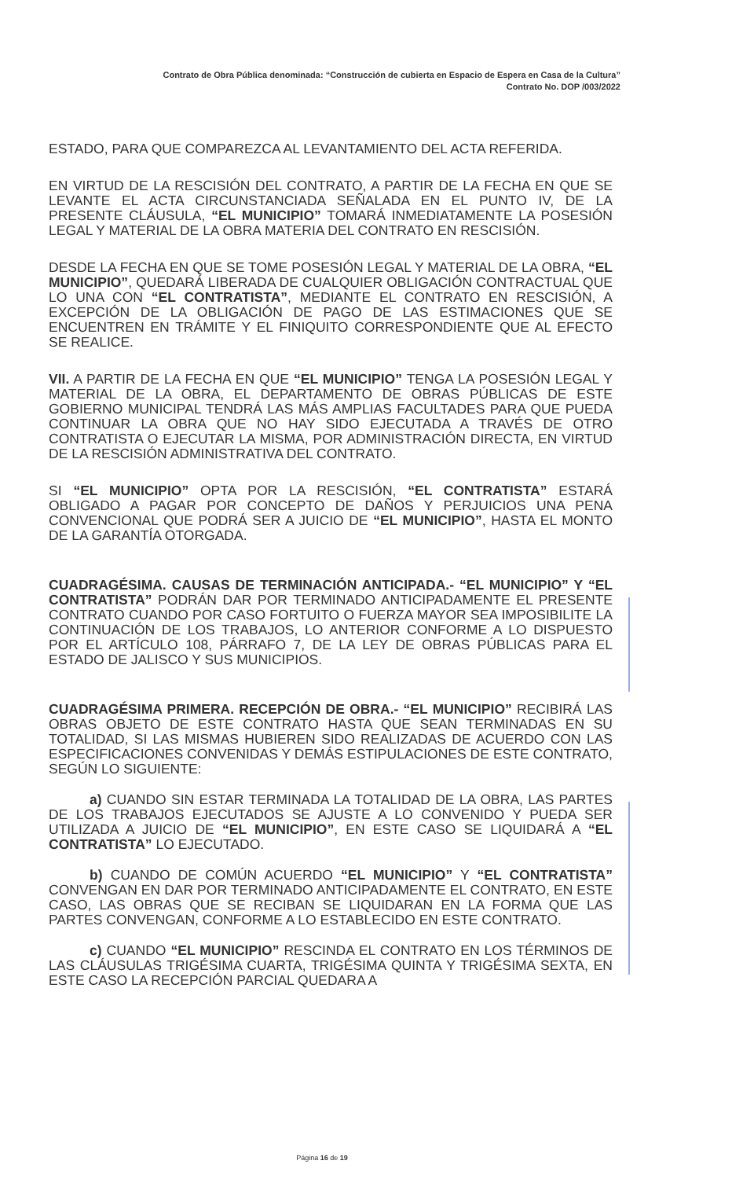Contrato de Obra Pública denominada: “Construcción de cubierta en Espacio de Espera en Casa de la Cultura”
Contrato No. DOP /003/2022
ESTADO, PARA QUE COMPAREZCA AL LEVANTAMIENTO DEL ACTA REFERIDA.
EN VIRTUD DE LA RESCISIÓN DEL CONTRATO, A PARTIR DE LA FECHA EN QUE SE LEVANTE EL ACTA CIRCUNSTANCIADA SEÑALADA EN EL PUNTO IV, DE LA PRESENTE CLÁUSULA, “EL MUNICIPIO” TOMARÁ INMEDIATAMENTE LA POSESIÓN LEGAL Y MATERIAL DE LA OBRA MATERIA DEL CONTRATO EN RESCISIÓN.
DESDE LA FECHA EN QUE SE TOME POSESIÓN LEGAL Y MATERIAL DE LA OBRA, “EL MUNICIPIO”, QUEDARÁ LIBERADA DE CUALQUIER OBLIGACIÓN CONTRACTUAL QUE LO UNA CON “EL CONTRATISTA”, MEDIANTE EL CONTRATO EN RESCISIÓN, A EXCEPCIÓN DE LA OBLIGACIÓN DE PAGO DE LAS ESTIMACIONES QUE SE ENCUENTREN EN TRÁMITE Y EL FINIQUITO CORRESPONDIENTE QUE AL EFECTO SE REALICE.
VII. A PARTIR DE LA FECHA EN QUE “EL MUNICIPIO” TENGA LA POSESIÓN LEGAL Y MATERIAL DE LA OBRA, EL DEPARTAMENTO DE OBRAS PÚBLICAS DE ESTE GOBIERNO MUNICIPAL TENDRÁ LAS MÁS AMPLIAS FACULTADES PARA QUE PUEDA CONTINUAR LA OBRA QUE NO HAY SIDO EJECUTADA A TRAVÉS DE OTRO CONTRATISTA O EJECUTAR LA MISMA, POR ADMINISTRACIÓN DIRECTA, EN VIRTUD DE LA RESCISIÓN ADMINISTRATIVA DEL CONTRATO.
SI “EL MUNICIPIO” OPTA POR LA RESCISIÓN, “EL CONTRATISTA” ESTARÁ OBLIGADO A PAGAR POR CONCEPTO DE DAÑOS Y PERJUICIOS UNA PENA CONVENCIONAL QUE PODRÁ SER A JUICIO DE “EL MUNICIPIO”, HASTA EL MONTO DE LA GARANTÍA OTORGADA.
CUADRAGÉSIMA. CAUSAS DE TERMINACIÓN ANTICIPADA.- “EL MUNICIPIO” Y “EL CONTRATISTA” PODRÁN DAR POR TERMINADO ANTICIPADAMENTE EL PRESENTE CONTRATO CUANDO POR CASO FORTUITO O FUERZA MAYOR SEA IMPOSIBILITE LA CONTINUACIÓN DE LOS TRABAJOS, LO ANTERIOR CONFORME A LO DISPUESTO POR EL ARTÍCULO 108, PÁRRAFO 7, DE LA LEY DE OBRAS PÚBLICAS PARA EL ESTADO DE JALISCO Y SUS MUNICIPIOS.
CUADRAGÉSIMA PRIMERA. RECEPCIÓN DE OBRA.- “EL MUNICIPIO” RECIBIRÁ LAS OBRAS OBJETO DE ESTE CONTRATO HASTA QUE SEAN TERMINADAS EN SU TOTALIDAD, SI LAS MISMAS HUBIEREN SIDO REALIZADAS DE ACUERDO CON LAS ESPECIFICACIONES CONVENIDAS Y DEMÁS ESTIPULACIONES DE ESTE CONTRATO, SEGÚN LO SIGUIENTE:
a) CUANDO SIN ESTAR TERMINADA LA TOTALIDAD DE LA OBRA, LAS PARTES DE LOS TRABAJOS EJECUTADOS SE AJUSTE A LO CONVENIDO Y PUEDA SER UTILIZADA A JUICIO DE “EL MUNICIPIO”, EN ESTE CASO SE LIQUIDARÁ A “EL CONTRATISTA” LO EJECUTADO.
b) CUANDO DE COMÚN ACUERDO “EL MUNICIPIO” Y “EL CONTRATISTA” CONVENGAN EN DAR POR TERMINADO ANTICIPADAMENTE EL CONTRATO, EN ESTE CASO, LAS OBRAS QUE SE RECIBAN SE LIQUIDARAN EN LA FORMA QUE LAS PARTES CONVENGAN, CONFORME A LO ESTABLECIDO EN ESTE CONTRATO.
c) CUANDO “EL MUNICIPIO” RESCINDA EL CONTRATO EN LOS TÉRMINOS DE LAS CLÁUSULAS TRIGÉSIMA CUARTA, TRIGÉSIMA QUINTA Y TRIGÉSIMA SEXTA, EN ESTE CASO LA RECEPCIÓN PARCIAL QUEDARA A
Página 16 de 19